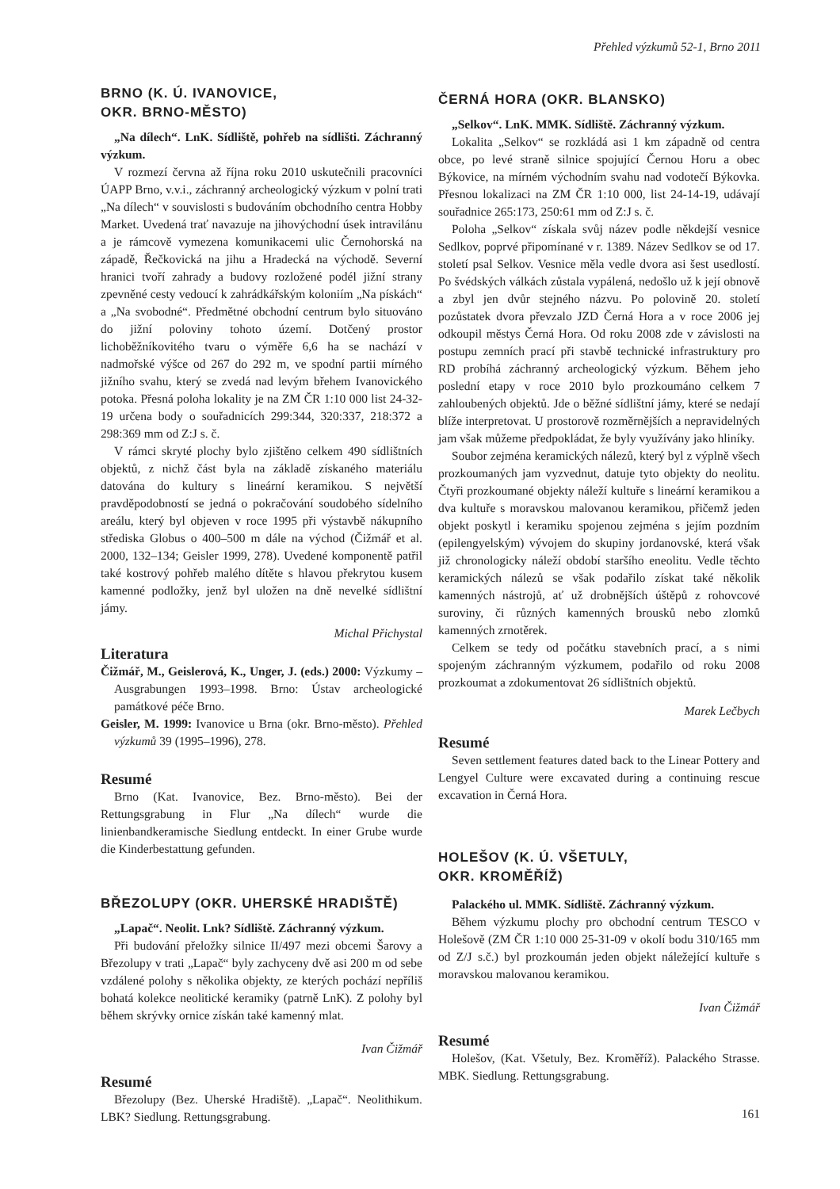Přehled výzkumů 52-1, Brno 2011
BRNO (K. Ú. IVANOVICE,
OKR. BRNO-MĚSTO)
„Na dílech“. LnK. Sídliště, pohřeb na sídlišti. Záchranný výzkum.
V rozmezí června až října roku 2010 uskutečnili pracovníci ÚAPP Brno, v.v.i., záchranný archeologický výzkum v polní trati „Na dílech“ v souvislosti s budováním obchodního centra Hobby Market. Uvedená trať navazuje na jihovýchodní úsek intravilánu a je rámcově vymezena komunikacemi ulic Černohorská na západě, Řečkovická na jihu a Hradecká na východě. Severní hranici tvoří zahrady a budovy rozložené podél jižní strany zpevněné cesty vedoucí k zahrádkářským koloniím „Na pískách“ a „Na svobodné“. Předmětné obchodní centrum bylo situováno do jižní poloviny tohoto území. Dotčený prostor lichoběžníkovitého tvaru o výměře 6,6 ha se nachází v nadmořské výšce od 267 do 292 m, ve spodní partii mírného jižního svahu, který se zvedá nad levým břehem Ivanovického potoka. Přesná poloha lokality je na ZM ČR 1:10 000 list 24-32-19 určena body o souřadnicích 299:344, 320:337, 218:372 a 298:369 mm od Z:J s. č.
V rámci skryté plochy bylo zjištěno celkem 490 sídlištních objektů, z nichž část byla na základě získaného materiálu datována do kultury s lineární keramikou. S největší pravděpodobností se jedná o pokračování soudobého sídelního areálu, který byl objeven v roce 1995 při výstavbě nákupního střediska Globus o 400–500 m dále na východ (Čižmář et al. 2000, 132–134; Geisler 1999, 278). Uvedené komponentě patřil také kostrový pohřeb malého dítěte s hlavou překrytou kusem kamenné podložky, jenž byl uložen na dně nevelké sídlištní jámy.
Michal Přichystal
Literatura
Čižmář, M., Geislerová, K., Unger, J. (eds.) 2000: Výzkumy – Ausgrabungen 1993–1998. Brno: Ústav archeologické památkové péče Brno.
Geisler, M. 1999: Ivanovice u Brna (okr. Brno-město). Přehled výzkumů 39 (1995–1996), 278.
Resumé
Brno (Kat. Ivanovice, Bez. Brno-město). Bei der Rettungsgrabung in Flur „Na dílech“ wurde die linienbandkeramische Siedlung entdeckt. In einer Grube wurde die Kinderbestattung gefunden.
BŘEZOLUPY (OKR. UHERSKÉ HRADIŠTĚ)
„Lapač“. Neolit. Lnk? Sídliště. Záchranný výzkum.
Při budování přeložky silnice II/497 mezi obcemi Šarovy a Březolupy v trati „Lapač“ byly zachyceny dvě asi 200 m od sebe vzdálené polohy s několika objekty, ze kterých pochází nepříliš bohatá kolekce neolitické keramiky (patrně LnK). Z polohy byl během skrývky ornice získán také kamenný mlat.
Ivan Čižmář
Resumé
Březolupy (Bez. Uherské Hradiště). „Lapač“. Neolithikum. LBK? Siedlung. Rettungsgrabung.
ČERNÁ HORA (OKR. BLANSKO)
„Selkov“. LnK. MMK. Sídliště. Záchranný výzkum.
Lokalita „Selkov“ se rozkládá asi 1 km západně od centra obce, po levé straně silnice spojující Černou Horu a obec Býkovice, na mírném východním svahu nad vodotečí Býkovka. Přesnou lokalizaci na ZM ČR 1:10 000, list 24-14-19, udávají souřadnice 265:173, 250:61 mm od Z:J s. č.
Poloha „Selkov“ získala svůj název podle někdejší vesnice Sedlkov, poprvé připomínané v r. 1389. Název Sedlkov se od 17. století psal Selkov. Vesnice měla vedle dvora asi šest usedlostí. Po švédských válkách zůstala vypálená, nedošlo už k její obnově a zbyl jen dvůr stejného názvu. Po polovině 20. století pozůstatek dvora převzalo JZD Černá Hora a v roce 2006 jej odkoupil městys Černá Hora. Od roku 2008 zde v závislosti na postupu zemních prací při stavbě technické infrastruktury pro RD probíhá záchranný archeologický výzkum. Během jeho poslední etapy v roce 2010 bylo prozkoumáno celkem 7 zahloubených objektů. Jde o běžné sídlištní jámy, které se nedají blíže interpretovat. U prostorově rozměrnějších a nepravidelných jam však můžeme předpokládat, že byly využívány jako hliníky.
Soubor zejména keramických nálezů, který byl z výplně všech prozkoumaných jam vyzvednut, datuje tyto objekty do neolitu. Čtyři prozkoumané objekty náleží kultuře s lineární keramikou a dva kultuře s moravskou malovanou keramikou, přičemž jeden objekt poskytl i keramiku spojenou zejména s jejím pozdním (epilengyelským) vývojem do skupiny jordanovské, která však již chronologicky náleží období staršího eneolitu. Vedle těchto keramických nálezů se však podařilo získat také několik kamenných nástrojů, ať už drobnějších úštěpů z rohovcové suroviny, či různých kamenných brousků nebo zlomků kamenných zrnotěrek.
Celkem se tedy od počátku stavebních prací, a s nimi spojeným záchranným výzkumem, podařilo od roku 2008 prozkoumat a zdokumentovat 26 sídlištních objektů.
Marek Lečbych
Resumé
Seven settlement features dated back to the Linear Pottery and Lengyel Culture were excavated during a continuing rescue excavation in Černá Hora.
HOLEŠOV (K. Ú. VŠETULY,
OKR. KROMĚŘÍŽ)
Palackého ul. MMK. Sídliště. Záchranný výzkum.
Během výzkumu plochy pro obchodní centrum TESCO v Holešově (ZM ČR 1:10 000 25-31-09 v okolí bodu 310/165 mm od Z/J s.č.) byl prozkoumán jeden objekt náležející kultuře s moravskou malovanou keramikou.
Ivan Čižmář
Resumé
Holešov, (Kat. Všetuly, Bez. Kroměříž). Palackého Strasse. MBK. Siedlung. Rettungsgrabung.
161